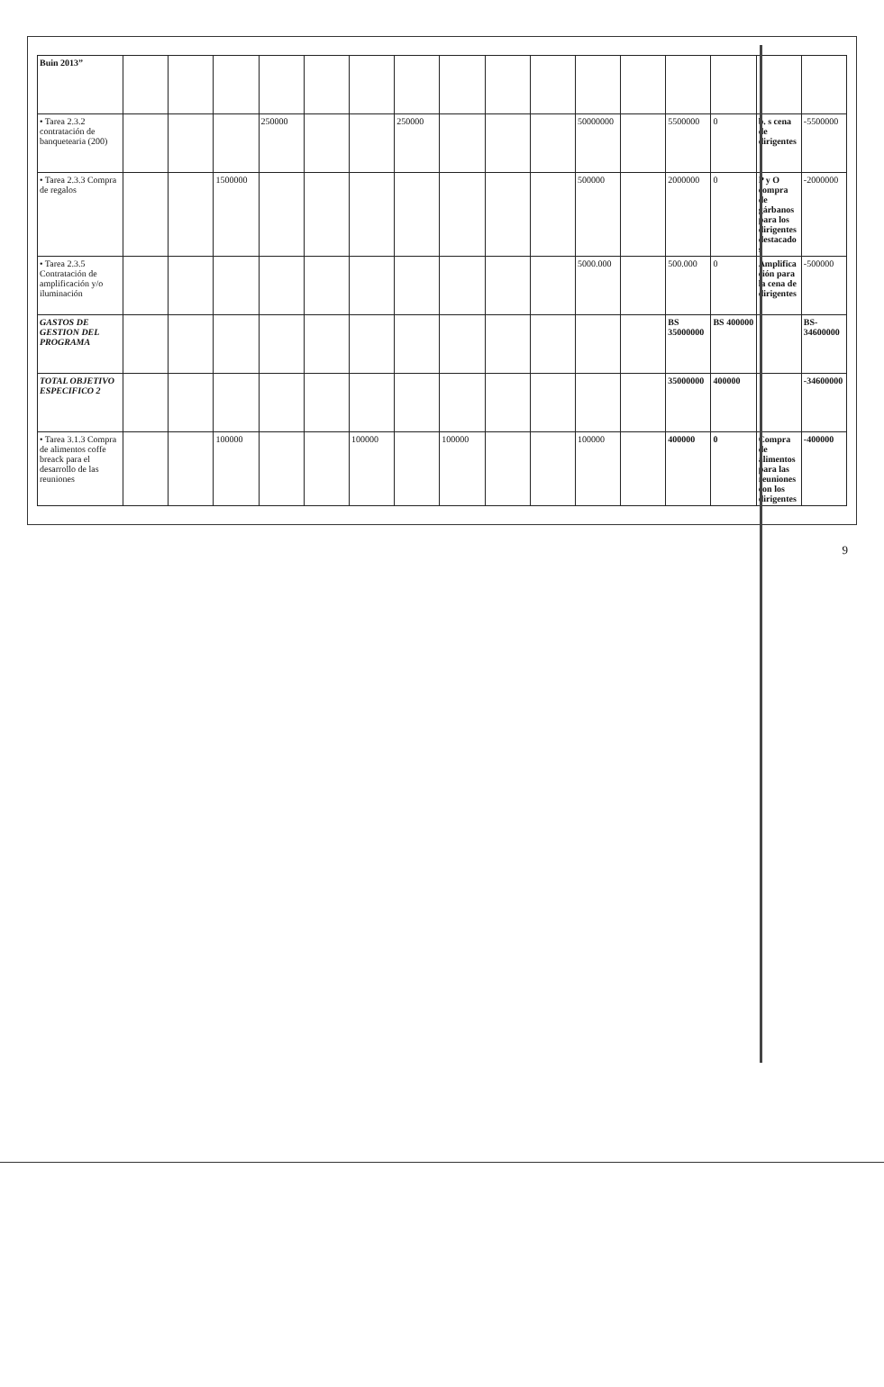| Buin 2013” | | | | | | | | | | | | | | | | |
| • Tarea 2.3.2 contratación de banquetearia (200) | | | | 250000 | | | 250000 | | | | 50000000 | | 5500000 | 0 | b. s cena de dirigentes | -5500000 |
| • Tarea 2.3.3 Compra de regalos | | | 1500000 | | | | | | | | 500000 | | 2000000 | 0 | P y O compra de gárbanos para los dirigentes destacados | -2000000 |
| • Tarea 2.3.5 Contratación de amplificación y/o iluminación | | | | | | | | | | | 5000.000 | | 500.000 | 0 | Amplificación para la cena de dirigentes | -500000 |
| GASTOS DE GESTION DEL PROGRAMA | | | | | | | | | | | | | BS 35000000 | BS 400000 | | BS-34600000 |
| TOTAL OBJETIVO ESPECIFICO 2 | | | | | | | | | | | | | 35000000 | 400000 | | -34600000 |
| • Tarea 3.1.3 Compra de alimentos coffe breack para el desarrollo de las reuniones | | | 100000 | | | 100000 | | 100000 | | | 100000 | | 400000 | 0 | Compra de alimentos para las reuniones con los dirigentes | -400000 |
9